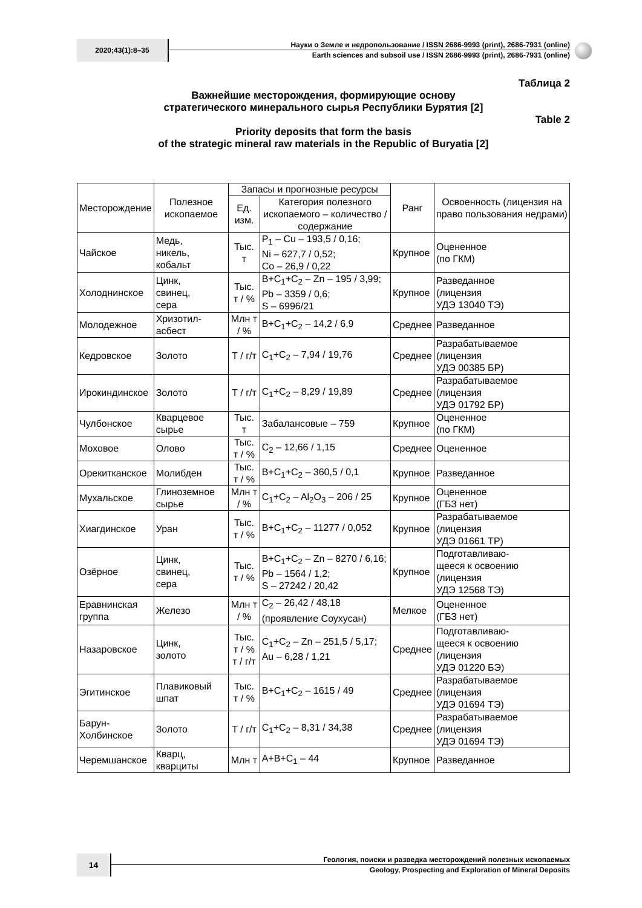2020;43(1):8–35
Науки о Земле и недропользование / ISSN 2686-9993 (print), 2686-7931 (online)
Earth sciences and subsoil use / ISSN 2686-9993 (print), 2686-7931 (online)
Таблица 2
Важнейшие месторождения, формирующие основу
стратегического минерального сырья Республики Бурятия [2]
Table 2
Priority deposits that form the basis
of the strategic mineral raw materials in the Republic of Buryatia [2]
| Месторождение | Полезное ископаемое | Запасы и прогнозные ресурсы | | Ранг | Освоенность (лицензия на право пользования недрами) |
| --- | --- | --- | --- | --- | --- |
| | | Ед. изм. | Категория полезного ископаемого – количество / содержание | | |
| Чайское | Медь, никель, кобальт | Тыс. т | P<sub>1</sub> – Cu – 193,5 / 0,16; Ni – 627,7 / 0,52; Co – 26,9 / 0,22 | Крупное | Оцененное (по ГКМ) |
| Холоднинское | Цинк, свинец, сера | Тыс. т / % | B+C<sub>1</sub>+C<sub>2</sub> – Zn – 195 / 3,99; Pb – 3359 / 0,6; S – 6996/21 | Крупное | Разведанное (лицензия УДЭ 13040 ТЭ) |
| Молодежное | Хризотил- асбест | Млн т / % | B+C<sub>1</sub>+C<sub>2</sub> – 14,2 / 6,9 | Среднее | Разведанное |
| Кедровское | Золото | Т / г/т | C<sub>1</sub>+C<sub>2</sub> – 7,94 / 19,76 | Среднее | Разрабатываемое (лицензия УДЭ 00385 БР) |
| Ирокиндинское | Золото | Т / г/т | C<sub>1</sub>+C<sub>2</sub> – 8,29 / 19,89 | Среднее | Разрабатываемое (лицензия УДЭ 01792 БР) |
| Чулбонское | Кварцевое сырье | Тыс. т | Забалансовые – 759 | Крупное | Оцененное (по ГКМ) |
| Моховое | Олово | Тыс. т / % | C<sub>2</sub> – 12,66 / 1,15 | Среднее | Оцененное |
| Орекитканское | Молибден | Тыс. т / % | B+C<sub>1</sub>+C<sub>2</sub> – 360,5 / 0,1 | Крупное | Разведанное |
| Мухальское | Глиноземное сырье | Млн т / % | C<sub>1</sub>+C<sub>2</sub> – Al<sub>2</sub>O<sub>3</sub> – 206 / 25 | Крупное | Оцененное (ГБЗ нет) |
| Хиагдинское | Уран | Тыс. т / % | B+C<sub>1</sub>+C<sub>2</sub> – 11277 / 0,052 | Крупное | Разрабатываемое (лицензия УДЭ 01661 ТР) |
| Озёрное | Цинк, свинец, сера | Тыс. т / % | B+C<sub>1</sub>+C<sub>2</sub> – Zn – 8270 / 6,16; Pb – 1564 / 1,2; S – 27242 / 20,42 | Крупное | Подготавливаю- щееся к освоению (лицензия УДЭ 12568 ТЭ) |
| Еравнинская группа | Железо | Млн т / % | C<sub>2</sub> – 26,42 / 48,18 (проявление Соухусан) | Мелкое | Оцененное (ГБЗ нет) |
| Назаровское | Цинк, золото | Тыс. т / % т / г/т | C<sub>1</sub>+C<sub>2</sub> – Zn – 251,5 / 5,17; Au – 6,28 / 1,21 | Среднее | Подготавливаю- щееся к освоению (лицензия УДЭ 01220 БЭ) |
| Эгитинское | Плавиковый шпат | Тыс. т / % | B+C<sub>1</sub>+C<sub>2</sub> – 1615 / 49 | Среднее | Разрабатываемое (лицензия УДЭ 01694 ТЭ) |
| Барун- Холбинское | Золото | Т / г/т | C<sub>1</sub>+C<sub>2</sub> – 8,31 / 34,38 | Среднее | Разрабатываемое (лицензия УДЭ 01694 ТЭ) |
| Черемшанское | Кварц, кварциты | Млн т | A+B+C<sub>1</sub> – 44 | Крупное | Разведанное |
14
Геология, поиски и разведка месторождений полезных ископаемых
Geology, Prospecting and Exploration of Mineral Deposits